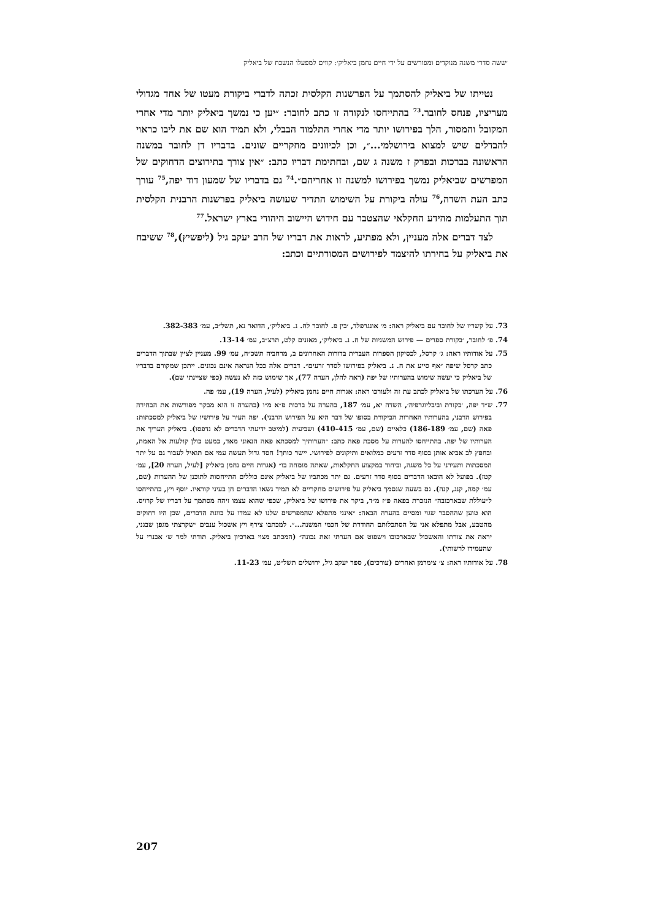׳ששה סדרי משנה מנוקדים ומפורשים על ידי חיים נחמן ביאליק׳: קווים למפעלו הנשכח של ביאליק
נטייתו של ביאליק להסתמך על הפרשנות הקלסית זכתה לדברי ביקורת מעטו של אחד מגדולי מעריציו, פנחס לחובר.<sup>73</sup> בהתייחסו לנקודה זו כתב לחובר: ״יען כי נמשך ביאליק יותר מדי אחרי המקובל והמסור, הלך בפירושו יותר מדי אחרי התלמוד הבבלי, ולא תמיד הוא שם את ליבו כראוי להבדלים שיש למצוא בירושלמי...״, וכן לכיוונים מחקריים שונים. בדבריו דן לחובר במשנה הראשונה בברכות ובפרק ז משנה ג שם, ובחתימת דבריו כתב: ״אין צורך בתירוצים הדחוקים של המפרשים שביאליק נמשך בפירושו למשנה זו אחריהם״.<sup>74</sup> גם בדבריו של שמעון דוד יפה,<sup>75</sup> עורך כתב העת השדה,<sup>76</sup> עולה ביקורת על השימוש התדיר שעושה ביאליק בפרשנות הרבנית הקלסית תוך התעלמות מהידע החקלאי שהצטבר עם חידוש היישוב היהודי בארץ ישראל.<sup>77</sup>
לצד דברים אלה מעניין, ולא מפתיע, לראות את דבריו של הרב יעקב גיל (ליפשיץ),<sup>78</sup> ששיבח את ביאליק על בחירתו להיצמד לפירושים המסורתיים וכתב:
73. על קשריו של לחובר עם ביאליק ראה: מ׳ אונגרפלד, ׳בין פ. לחובר לח. נ. ביאליק׳, הדואר נא, תשל״ב, עמ׳ 382-383.
74. פ׳ לחובר, ׳בקורת ספרים — פירוש המשניות של ח. נ. ביאליק׳, מאזנים קלט, תרצ״ב, עמ׳ 13-14.
75. על אודותיו ראה: ג׳ קרסל, לכסיקון הספרות העברית בדורות האחרונים ב, מרחביה תשכ״ח, עמ׳ 99. מעניין לציין שבתוך הדברים כתב קרסל שיפה ״אף סייע את ח. נ. ביאליק בפירושו לסדר זרעים״. דברים אלה ככל הנראה אינם נכונים. ייתכן שמקורם בדבריו של ביאליק כי יעשה שימוש בהערותיו של יפה (ראה להלן, הערה 77), אך שימוש כזה לא נעשה (כפי שציינתי שם).
76. על הערכתו של ביאליק לכתב עת זה ולעורכו ראה: אגרות חיים נחמן ביאליק (לעיל, הערה 19), עמ׳ פה.
77. ש״ד יפה, ׳בקורת וביבליוגרפיה׳, השדה יא, עמ׳ 187, בהערה על ברכות פ״א מ״ו (בהערה זו הוא מבקר מפורשות את הבחירה בפירוש הרבני, בהערותיו האחרות הביקורת בסופו של דבר היא על הפירוש הרבני). יפה העיר על פירושיו של ביאליק למסכתות: פאה (שם, עמ׳ 186-189) כלאיים (שם, עמ׳ 410-415) ושביעית (למיטב ידיעתי הדברים לא נדפסו). ביאליק העריך את הערותיו של יפה. בהתייחסו להערות על מסכת פאה כתב: ״הערותיך למסכתא פאה הנאוני מאד, כמעט כולן קולעות אל האמת, ובחפץ לב אביא אותן בסוף סדר זרעים כמלואים ותיקונים לפירושי. יישר כוחך! חסד גדול תעשה עמי אם תואיל לעבור גם על יתר המסכתות ותעירני על כל משגה, וביחוד במקצוע החקלאות, שאתה מומחה בו״ (אגרות חיים נחמן ביאליק [לעיל, הערה 20], עמ׳ קטז). בפועל לא הובאו הדברים בסוף סדר זרעים. גם יתר מכתביו של ביאליק אינם כוללים התייחסות לתוכנן של ההערות (שם, עמ׳ קמה, קנג, קנה). גם בשעה שנסמך ביאליק על פירושים מחקריים לא תמיד נשאו הדברים חן בעיני קוראיו. יוסף ויץ, בהתייחסו ל״עוללת שבארכובה״ הנזכרת בפאה פ״ז מ״ד, ביקר את פירושו של ביאליק, שכפי שהוא עצמו זיהה מסתמך על דבריו של קרויס. הוא טוען שההסבר שגוי ומסיים בהערה הבאה: ״אינני מתפלא שהמפרשים שלנו לא עמדו על כוונת הדברים, שכן היו רחוקים מהטבע, אבל מתפלא אני על הסתכלותם החודרת של חכמי המשנה...״. למכתבו צירף ויץ אשכול ענבים ״שקרצתי מגפן שבגני, יראה את צורתו והאשכול שבארכובו וישפוט אם הערתי זאת נכונה״ (המכתב מצוי בארכיון ביאליק. תודתי למר ש׳ אבנרי על שהעמידו לרשותי).
78. על אודותיו ראה: צ׳ צימרמן ואחרים (עורכים), ספר יעקב גיל, ירושלים תשל״ט, עמ׳ 11-23.
207